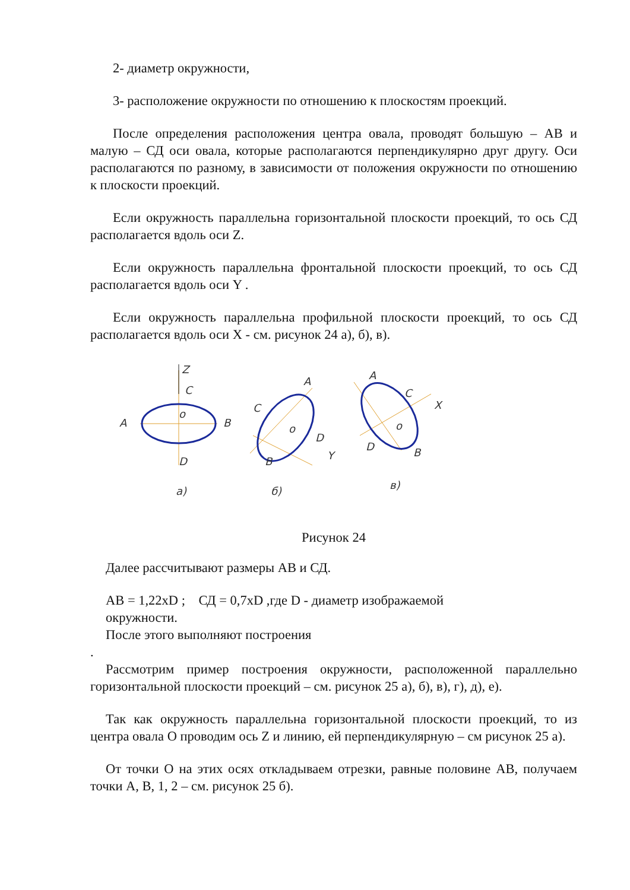2- диаметр окружности,
3- расположение окружности по отношению к плоскостям проекций.
После определения расположения центра овала, проводят большую – АВ и малую – СД оси овала, которые располагаются перпендикулярно друг другу. Оси располагаются по разному, в зависимости от положения окружности по отношению к плоскости проекций.
Если окружность параллельна горизонтальной плоскости проекций, то ось СД располагается вдоль оси Z.
Если окружность параллельна фронтальной плоскости проекций, то ось СД располагается вдоль оси Y .
Если окружность параллельна профильной плоскости проекций, то ось СД располагается вдоль оси X - см. рисунок 24 а), б), в).
Z
C
o
A
B
D
a)
A
C
o
D
Y
B
б)
A
C
X
o
D
B
в)
Рисунок 24
Далее рассчитывают размеры АВ и СД.
АВ = 1,22хD ; СД = 0,7хD ,где D - диаметр изображаемой
окружности.
После этого выполняют построения
.
Рассмотрим пример построения окружности, расположенной параллельно горизонтальной плоскости проекций – см. рисунок 25 а), б), в), г), д), е).
Так как окружность параллельна горизонтальной плоскости проекций, то из центра овала О проводим ось Z и линию, ей перпендикулярную – см рисунок 25 а).
От точки О на этих осях откладываем отрезки, равные половине АВ, получаем точки А, В, 1, 2 – см. рисунок 25 б).